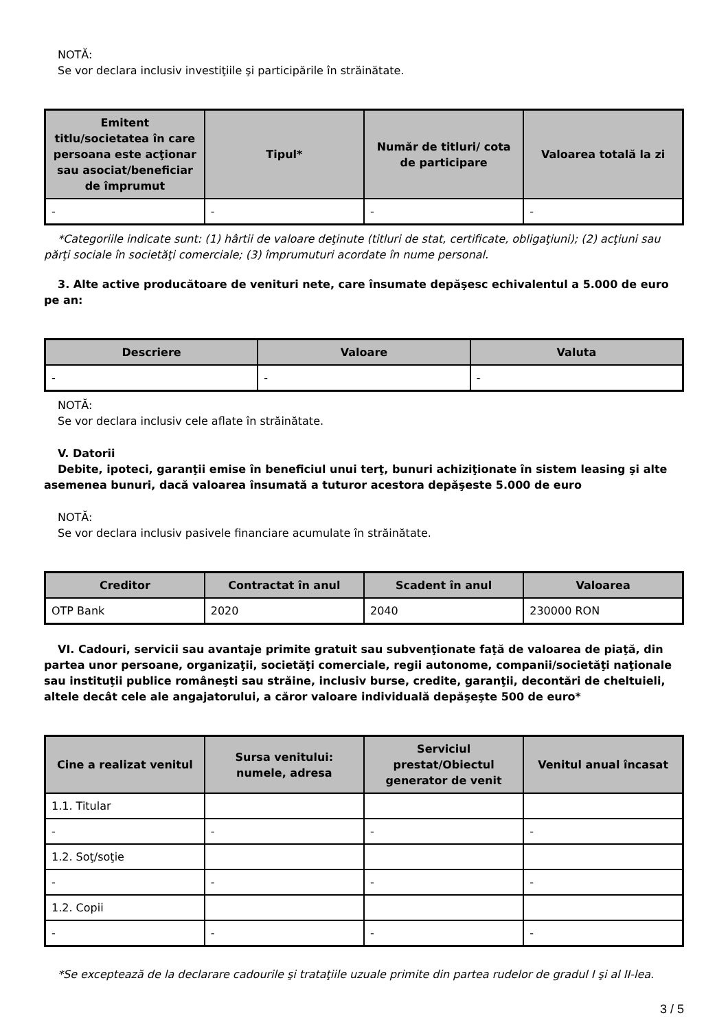NOTĂ:
Se vor declara inclusiv investiţiile şi participările în străinătate.
| Emitent titlu/societatea în care persoana este acţionar sau asociat/beneficiar de împrumut | Tipul* | Număr de titluri/ cota de participare | Valoarea totală la zi |
| --- | --- | --- | --- |
| - | - | - | - |
*Categoriile indicate sunt: (1) hârtii de valoare deţinute (titluri de stat, certificate, obligaţiuni); (2) acţiuni sau părţi sociale în societăţi comerciale; (3) împrumuturi acordate în nume personal.
3. Alte active producătoare de venituri nete, care însumate depăşesc echivalentul a 5.000 de euro pe an:
| Descriere | Valoare | Valuta |
| --- | --- | --- |
| - | - | - |
NOTĂ:
Se vor declara inclusiv cele aflate în străinătate.
V. Datorii
Debite, ipoteci, garanţii emise în beneficiul unui terţ, bunuri achiziţionate în sistem leasing şi alte asemenea bunuri, dacă valoarea însumată a tuturor acestora depăşeste 5.000 de euro
NOTĂ:
Se vor declara inclusiv pasivele financiare acumulate în străinătate.
| Creditor | Contractat în anul | Scadent în anul | Valoarea |
| --- | --- | --- | --- |
| OTP Bank | 2020 | 2040 | 230000 RON |
VI. Cadouri, servicii sau avantaje primite gratuit sau subvenţionate faţă de valoarea de piaţă, din partea unor persoane, organizaţii, societăţi comerciale, regii autonome, companii/societăţi naţionale sau instituţii publice româneşti sau străine, inclusiv burse, credite, garanţii, decontări de cheltuieli, altele decât cele ale angajatorului, a căror valoare individuală depăşeşte 500 de euro*
| Cine a realizat venitul | Sursa venitului: numele, adresa | Serviciul prestat/Obiectul generator de venit | Venitul anual încasat |
| --- | --- | --- | --- |
| 1.1. Titular | | | |
| - | - | - | - |
| 1.2. Soţ/soţie | | | |
| - | - | - | - |
| 1.2. Copii | | | |
| - | - | - | - |
*Se exceptează de la declarare cadourile şi trataţiile uzuale primite din partea rudelor de gradul I şi al II-lea.
3 / 5